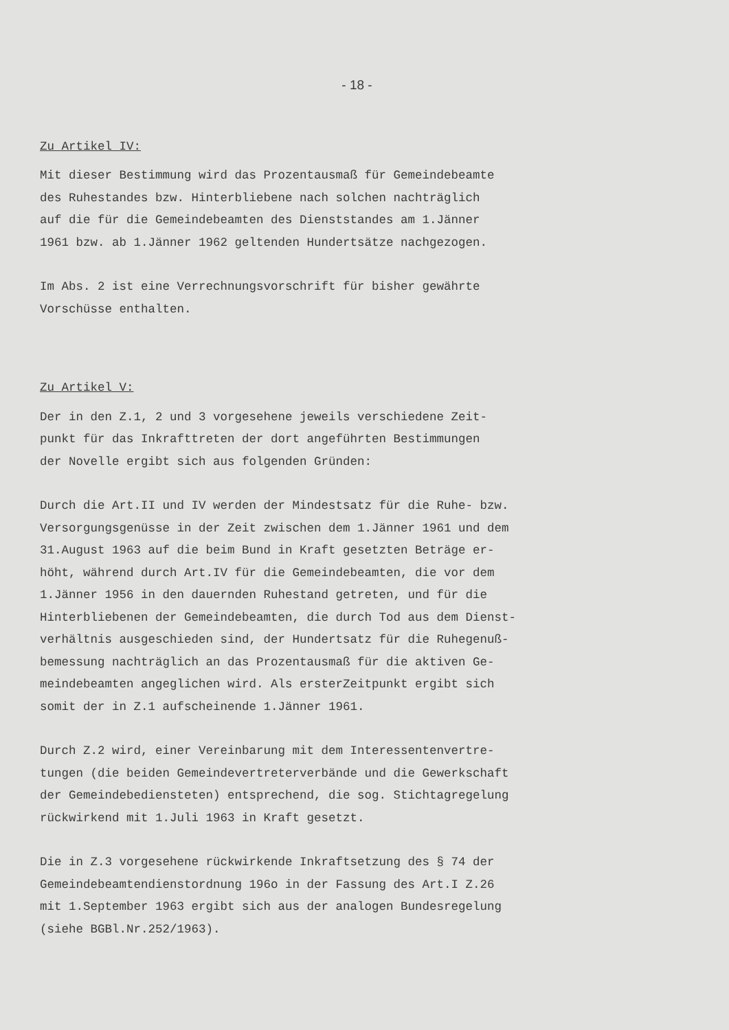- 18 -
Zu Artikel IV:
Mit dieser Bestimmung wird das Prozentausmaß für Gemeindebeamte
des Ruhestandes bzw. Hinterbliebene nach solchen nachträglich
auf die für die Gemeindebeamten des Dienststandes am 1.Jänner
1961 bzw. ab 1.Jänner 1962 geltenden Hundertsätze nachgezogen.
Im Abs. 2 ist eine Verrechnungsvorschrift für bisher gewährte
Vorschüsse enthalten.
Zu Artikel V:
Der in den Z.1, 2 und 3 vorgesehene jeweils verschiedene Zeit-
punkt für das Inkrafttreten der dort angeführten Bestimmungen
der Novelle ergibt sich aus folgenden Gründen:
Durch die Art.II und IV werden der Mindestsatz für die Ruhe- bzw.
Versorgungsgenüsse in der Zeit zwischen dem 1.Jänner 1961 und dem
31.August 1963 auf die beim Bund in Kraft gesetzten Beträge er-
höht, während durch Art.IV für die Gemeindebeamten, die vor dem
1.Jänner 1956 in den dauernden Ruhestand getreten, und für die
Hinterbliebenen der Gemeindebeamten, die durch Tod aus dem Dienst-
verhältnis ausgeschieden sind, der Hundertsatz für die Ruhegenuß-
bemessung nachträglich an das Prozentausmaß für die aktiven Ge-
meindebeamten angeglichen wird. Als ersterZeitpunkt ergibt sich
somit der in Z.1 aufscheinende 1.Jänner 1961.
Durch Z.2 wird, einer Vereinbarung mit dem Interessentenvertre-
tungen (die beiden Gemeindevertreterverbände und die Gewerkschaft
der Gemeindebediensteten) entsprechend, die sog. Stichtagregelung
rückwirkend mit 1.Juli 1963 in Kraft gesetzt.
Die in Z.3 vorgesehene rückwirkende Inkraftsetzung des § 74 der
Gemeindebeamtendienstordnung 196o in der Fassung des Art.I Z.26
mit 1.September 1963 ergibt sich aus der analogen Bundesregelung
(siehe BGBl.Nr.252/1963).